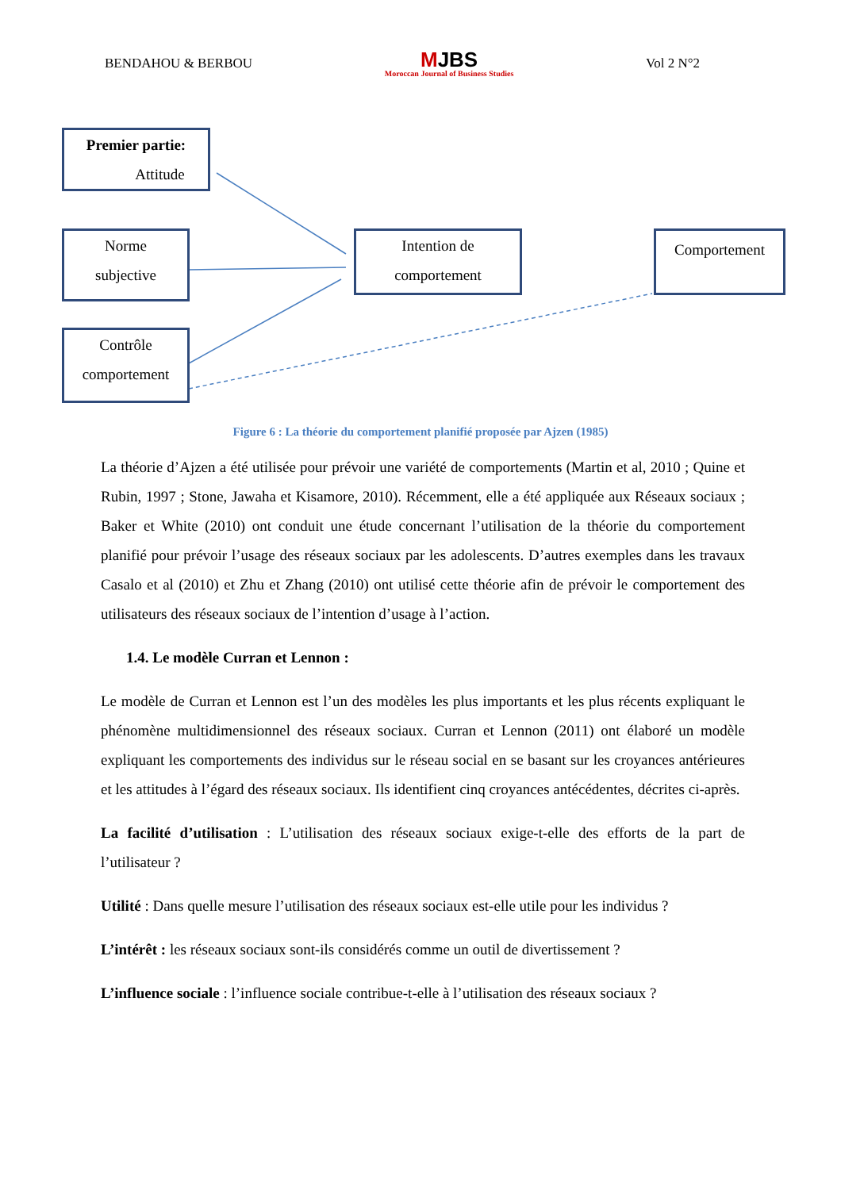BENDAHOU & BERBOU MJBS
Moroccan Journal of Business Studies Vol 2 N°2
Premier partie:
Attitude
Norme
subjective
Contrôle
comportement
Intention de
comportement
Comportement
Figure 6 : La théorie du comportement planifié proposée par Ajzen (1985)
La théorie d’Ajzen a été utilisée pour prévoir une variété de comportements (Martin et al, 2010 ; Quine et Rubin, 1997 ; Stone, Jawaha et Kisamore, 2010). Récemment, elle a été appliquée aux Réseaux sociaux ; Baker et White (2010) ont conduit une étude concernant l’utilisation de la théorie du comportement planifié pour prévoir l’usage des réseaux sociaux par les adolescents. D’autres exemples dans les travaux Casalo et al (2010) et Zhu et Zhang (2010) ont utilisé cette théorie afin de prévoir le comportement des utilisateurs des réseaux sociaux de l’intention d’usage à l’action.
1.4. Le modèle Curran et Lennon :
Le modèle de Curran et Lennon est l’un des modèles les plus importants et les plus récents expliquant le phénomène multidimensionnel des réseaux sociaux. Curran et Lennon (2011) ont élaboré un modèle expliquant les comportements des individus sur le réseau social en se basant sur les croyances antérieures et les attitudes à l’égard des réseaux sociaux. Ils identifient cinq croyances antécédentes, décrites ci-après.
La facilité d’utilisation : L’utilisation des réseaux sociaux exige-t-elle des efforts de la part de l’utilisateur ?
Utilité : Dans quelle mesure l’utilisation des réseaux sociaux est-elle utile pour les individus ?
L’intérêt : les réseaux sociaux sont-ils considérés comme un outil de divertissement ?
L’influence sociale : l’influence sociale contribue-t-elle à l’utilisation des réseaux sociaux ?